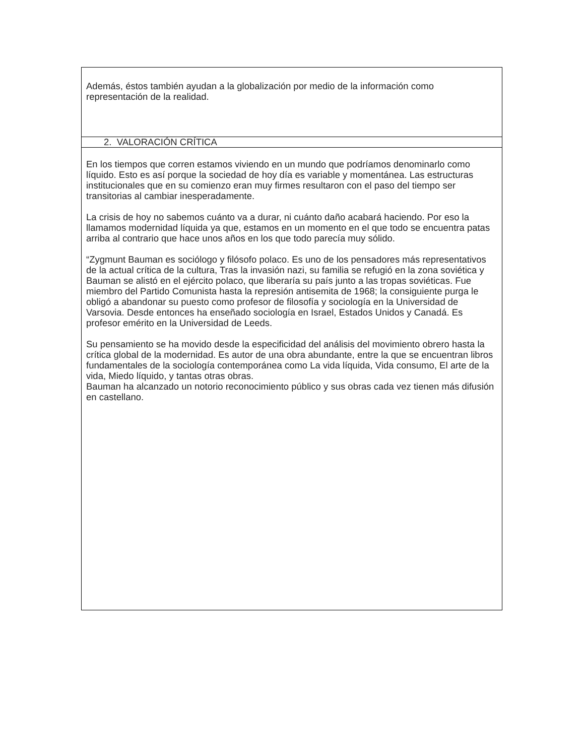Además, éstos también ayudan a la globalización por medio de la información como representación de la realidad.
2. VALORACIÓN CRÍTICA
En los tiempos que corren estamos viviendo en un mundo que podríamos denominarlo como líquido. Esto es así porque la sociedad de hoy día es variable y momentánea. Las estructuras institucionales que en su comienzo eran muy firmes resultaron con el paso del tiempo ser transitorias al cambiar inesperadamente.
La crisis de hoy no sabemos cuánto va a durar, ni cuánto daño acabará haciendo. Por eso la llamamos modernidad líquida ya que, estamos en un momento en el que todo se encuentra patas arriba al contrario que hace unos años en los que todo parecía muy sólido.
“Zygmunt Bauman es sociólogo y filósofo polaco. Es uno de los pensadores más representativos de la actual crítica de la cultura, Tras la invasión nazi, su familia se refugió en la zona soviética y Bauman se alistó en el ejército polaco, que liberaría su país junto a las tropas soviéticas. Fue miembro del Partido Comunista hasta la represión antisemita de 1968; la consiguiente purga le obligó a abandonar su puesto como profesor de filosofía y sociología en la Universidad de Varsovia. Desde entonces ha enseñado sociología en Israel, Estados Unidos y Canadá. Es profesor emérito en la Universidad de Leeds.
Su pensamiento se ha movido desde la especificidad del análisis del movimiento obrero hasta la crítica global de la modernidad. Es autor de una obra abundante, entre la que se encuentran libros fundamentales de la sociología contemporánea como La vida líquida, Vida consumo, El arte de la vida, Miedo líquido, y tantas otras obras.
Bauman ha alcanzado un notorio reconocimiento público y sus obras cada vez tienen más difusión en castellano.